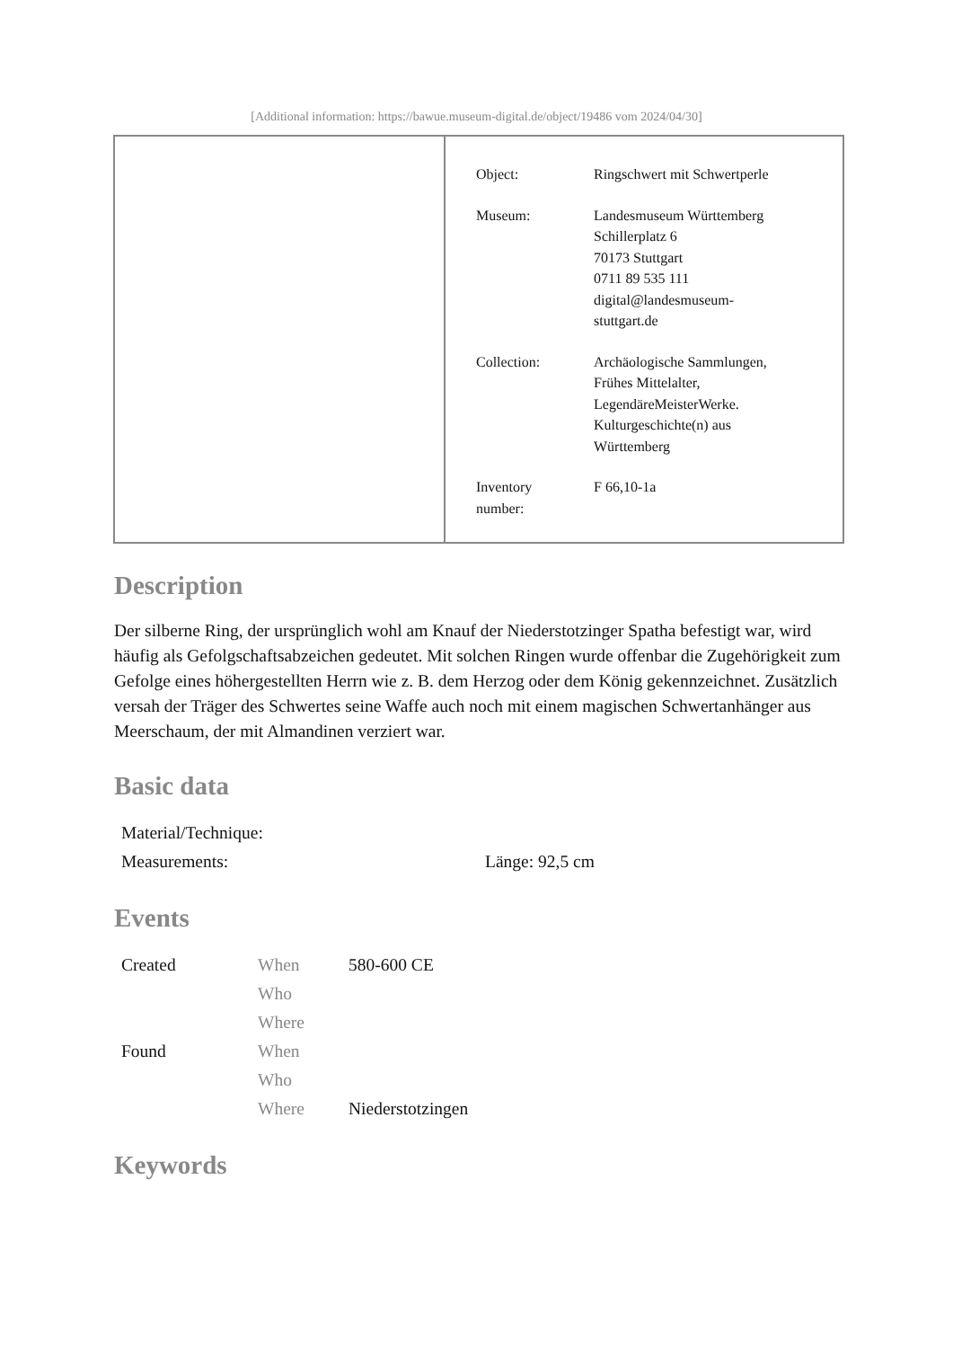[Additional information: https://bawue.museum-digital.de/object/19486 vom 2024/04/30]
| Object: | Ringschwert mit Schwertperle |
| Museum: | Landesmuseum Württemberg Schillerplatz 6 70173 Stuttgart 0711 89 535 111 digital@landesmuseum- stuttgart.de |
| Collection: | Archäologische Sammlungen, Frühes Mittelalter, LegendäreMeisterWerke. Kulturgeschichte(n) aus Württemberg |
| Inventory number: | F 66,10-1a |
Description
Der silberne Ring, der ursprünglich wohl am Knauf der Niederstotzinger Spatha befestigt war, wird häufig als Gefolgschaftsabzeichen gedeutet. Mit solchen Ringen wurde offenbar die Zugehörigkeit zum Gefolge eines höhergestellten Herrn wie z. B. dem Herzog oder dem König gekennzeichnet. Zusätzlich versah der Träger des Schwertes seine Waffe auch noch mit einem magischen Schwertanhänger aus Meerschaum, der mit Almandinen verziert war.
Basic data
| Material/Technique: | |
| Measurements: | Länge: 92,5 cm |
Events
| Created | When | 580-600 CE |
| | Who | |
| | Where | |
| Found | When | |
| | Who | |
| | Where | Niederstotzingen |
Keywords